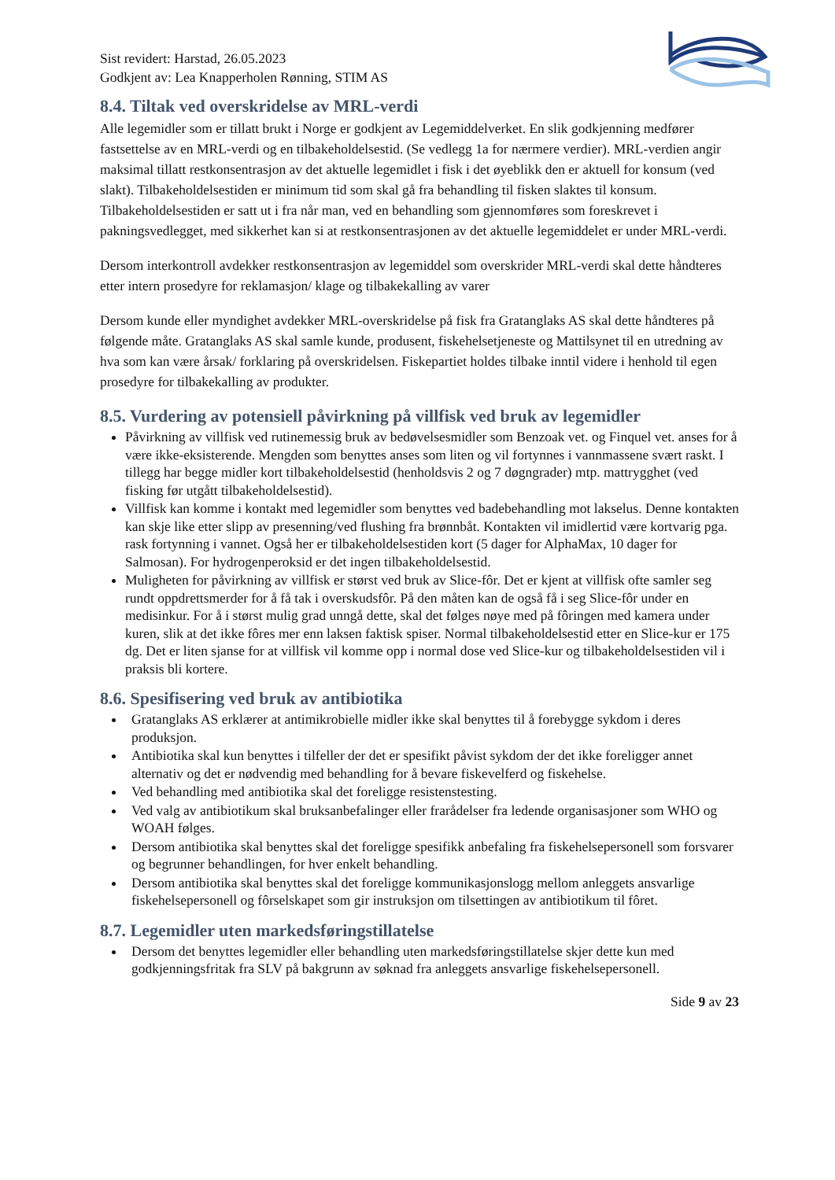Sist revidert: Harstad, 26.05.2023
Godkjent av: Lea Knapperholen Rønning, STIM AS
8.4. Tiltak ved overskridelse av MRL-verdi
Alle legemidler som er tillatt brukt i Norge er godkjent av Legemiddelverket. En slik godkjenning medfører fastsettelse av en MRL-verdi og en tilbakeholdelsestid. (Se vedlegg 1a for nærmere verdier). MRL-verdien angir maksimal tillatt restkonsentrasjon av det aktuelle legemidlet i fisk i det øyeblikk den er aktuell for konsum (ved slakt). Tilbakeholdelsestiden er minimum tid som skal gå fra behandling til fisken slaktes til konsum. Tilbakeholdelsestiden er satt ut i fra når man, ved en behandling som gjennomføres som foreskrevet i pakningsvedlegget, med sikkerhet kan si at restkonsentrasjonen av det aktuelle legemiddelet er under MRL-verdi.
Dersom interkontroll avdekker restkonsentrasjon av legemiddel som overskrider MRL-verdi skal dette håndteres etter intern prosedyre for reklamasjon/ klage og tilbakekalling av varer
Dersom kunde eller myndighet avdekker MRL-overskridelse på fisk fra Gratanglaks AS skal dette håndteres på følgende måte. Gratanglaks AS skal samle kunde, produsent, fiskehelsetjeneste og Mattilsynet til en utredning av hva som kan være årsak/ forklaring på overskridelsen. Fiskepartiet holdes tilbake inntil videre i henhold til egen prosedyre for tilbakekalling av produkter.
8.5. Vurdering av potensiell påvirkning på villfisk ved bruk av legemidler
Påvirkning av villfisk ved rutinemessig bruk av bedøvelsesmidler som Benzoak vet. og Finquel vet. anses for å være ikke-eksisterende. Mengden som benyttes anses som liten og vil fortynnes i vannmassene svært raskt. I tillegg har begge midler kort tilbakeholdelsestid (henholdsvis 2 og 7 døgngrader) mtp. mattrygghet (ved fisking før utgått tilbakeholdelsestid).
Villfisk kan komme i kontakt med legemidler som benyttes ved badebehandling mot lakselus. Denne kontakten kan skje like etter slipp av presenning/ved flushing fra brønnbåt. Kontakten vil imidlertid være kortvarig pga. rask fortynning i vannet. Også her er tilbakeholdelsestiden kort (5 dager for AlphaMax, 10 dager for Salmosan). For hydrogenperoksid er det ingen tilbakeholdelsestid.
Muligheten for påvirkning av villfisk er størst ved bruk av Slice-fôr. Det er kjent at villfisk ofte samler seg rundt oppdrettsmerder for å få tak i overskudsfôr. På den måten kan de også få i seg Slice-fôr under en medisinkur. For å i størst mulig grad unngå dette, skal det følges nøye med på fôringen med kamera under kuren, slik at det ikke fôres mer enn laksen faktisk spiser. Normal tilbakeholdelsestid etter en Slice-kur er 175 dg. Det er liten sjanse for at villfisk vil komme opp i normal dose ved Slice-kur og tilbakeholdelsestiden vil i praksis bli kortere.
8.6. Spesifisering ved bruk av antibiotika
Gratanglaks AS erklærer at antimikrobielle midler ikke skal benyttes til å forebygge sykdom i deres produksjon.
Antibiotika skal kun benyttes i tilfeller der det er spesifikt påvist sykdom der det ikke foreligger annet alternativ og det er nødvendig med behandling for å bevare fiskevelferd og fiskehelse.
Ved behandling med antibiotika skal det foreligge resistenstesting.
Ved valg av antibiotikum skal bruksanbefalinger eller frarådelser fra ledende organisasjoner som WHO og WOAH følges.
Dersom antibiotika skal benyttes skal det foreligge spesifikk anbefaling fra fiskehelsepersonell som forsvarer og begrunner behandlingen, for hver enkelt behandling.
Dersom antibiotika skal benyttes skal det foreligge kommunikasjonslogg mellom anleggets ansvarlige fiskehelsepersonell og fôrselskapet som gir instruksjon om tilsettingen av antibiotikum til fôret.
8.7. Legemidler uten markedsføringstillatelse
Dersom det benyttes legemidler eller behandling uten markedsføringstillatelse skjer dette kun med godkjenningsfritak fra SLV på bakgrunn av søknad fra anleggets ansvarlige fiskehelsepersonell.
Side 9 av 23